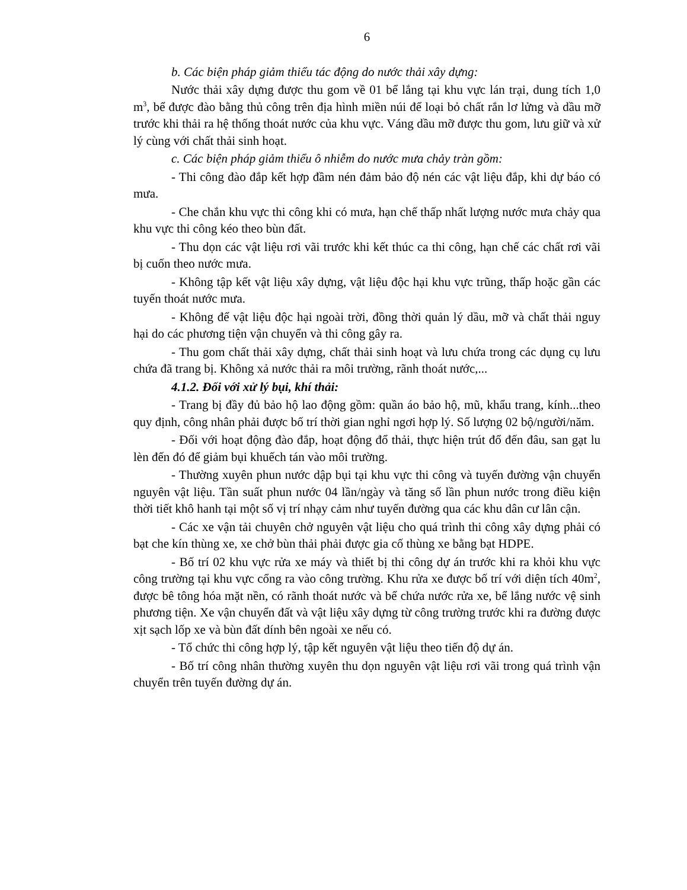6
b. Các biện pháp giảm thiểu tác động do nước thải xây dựng:
Nước thải xây dựng được thu gom về 01 bể lắng tại khu vực lán trại, dung tích 1,0 m<sup>3</sup>, bể được đào bằng thủ công trên địa hình miền núi để loại bỏ chất rắn lơ lửng và dầu mỡ trước khi thải ra hệ thống thoát nước của khu vực. Váng dầu mỡ được thu gom, lưu giữ và xử lý cùng với chất thải sinh hoạt.
c. Các biện pháp giảm thiểu ô nhiễm do nước mưa chảy tràn gồm:
- Thi công đào đắp kết hợp đầm nén đảm bảo độ nén các vật liệu đắp, khi dự báo có mưa.
- Che chắn khu vực thi công khi có mưa, hạn chế thấp nhất lượng nước mưa chảy qua khu vực thi công kéo theo bùn đất.
- Thu dọn các vật liệu rơi vãi trước khi kết thúc ca thi công, hạn chế các chất rơi vãi bị cuốn theo nước mưa.
- Không tập kết vật liệu xây dựng, vật liệu độc hại khu vực trũng, thấp hoặc gần các tuyến thoát nước mưa.
- Không để vật liệu độc hại ngoài trời, đồng thời quản lý dầu, mỡ và chất thải nguy hại do các phương tiện vận chuyển và thi công gây ra.
- Thu gom chất thải xây dựng, chất thải sinh hoạt và lưu chứa trong các dụng cụ lưu chứa đã trang bị. Không xả nước thải ra môi trường, rãnh thoát nước,...
4.1.2. Đối với xử lý bụi, khí thải:
- Trang bị đầy đủ bảo hộ lao động gồm: quần áo bảo hộ, mũ, khẩu trang, kính...theo quy định, công nhân phải được bố trí thời gian nghỉ ngơi hợp lý. Số lượng 02 bộ/người/năm.
- Đối với hoạt động đào đắp, hoạt động đổ thải, thực hiện trút đổ đến đâu, san gạt lu lèn đến đó để giảm bụi khuếch tán vào môi trường.
- Thường xuyên phun nước dập bụi tại khu vực thi công và tuyến đường vận chuyển nguyên vật liệu. Tần suất phun nước 04 lần/ngày và tăng số lần phun nước trong điều kiện thời tiết khô hanh tại một số vị trí nhạy cảm như tuyến đường qua các khu dân cư lân cận.
- Các xe vận tải chuyên chở nguyên vật liệu cho quá trình thi công xây dựng phải có bạt che kín thùng xe, xe chở bùn thải phải được gia cố thùng xe bằng bạt HDPE.
- Bố trí 02 khu vực rửa xe máy và thiết bị thi công dự án trước khi ra khỏi khu vực công trường tại khu vực cổng ra vào công trường. Khu rửa xe được bố trí với diện tích 40m<sup>2</sup>, được bê tông hóa mặt nền, có rãnh thoát nước và bể chứa nước rửa xe, bể lắng nước vệ sinh phương tiện. Xe vận chuyển đất và vật liệu xây dựng từ công trường trước khi ra đường được xịt sạch lốp xe và bùn đất dính bên ngoài xe nếu có.
- Tổ chức thi công hợp lý, tập kết nguyên vật liệu theo tiến độ dự án.
- Bố trí công nhân thường xuyên thu dọn nguyên vật liệu rơi vãi trong quá trình vận chuyển trên tuyến đường dự án.